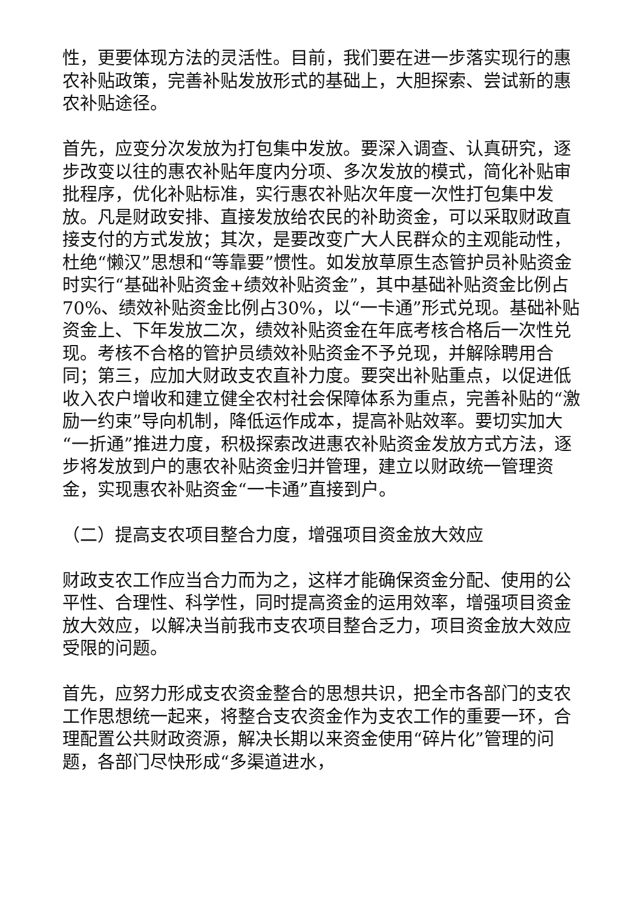性，更要体现方法的灵活性。目前，我们要在进一步落实现行的惠农补贴政策，完善补贴发放形式的基础上，大胆探索、尝试新的惠农补贴途径。
首先，应变分次发放为打包集中发放。要深入调查、认真研究，逐步改变以往的惠农补贴年度内分项、多次发放的模式，简化补贴审批程序，优化补贴标准，实行惠农补贴次年度一次性打包集中发放。凡是财政安排、直接发放给农民的补助资金，可以采取财政直接支付的方式发放；其次，是要改变广大人民群众的主观能动性，杜绝“懒汉”思想和“等靠要”惯性。如发放草原生态管护员补贴资金时实行“基础补贴资金+绩效补贴资金”，其中基础补贴资金比例占70%、绩效补贴资金比例占30%，以“一卡通”形式兑现。基础补贴资金上、下年发放二次，绩效补贴资金在年底考核合格后一次性兑现。考核不合格的管护员绩效补贴资金不予兑现，并解除聘用合同；第三，应加大财政支农直补力度。要突出补贴重点，以促进低收入农户增收和建立健全农村社会保障体系为重点，完善补贴的“激励一约束”导向机制，降低运作成本，提高补贴效率。要切实加大“一折通”推进力度，积极探索改进惠农补贴资金发放方式方法，逐步将发放到户的惠农补贴资金归并管理，建立以财政统一管理资金，实现惠农补贴资金“一卡通”直接到户。
（二）提高支农项目整合力度，增强项目资金放大效应
财政支农工作应当合力而为之，这样才能确保资金分配、使用的公平性、合理性、科学性，同时提高资金的运用效率，增强项目资金放大效应，以解决当前我市支农项目整合乏力，项目资金放大效应受限的问题。
首先，应努力形成支农资金整合的思想共识，把全市各部门的支农工作思想统一起来，将整合支农资金作为支农工作的重要一环，合理配置公共财政资源，解决长期以来资金使用“碎片化”管理的问题，各部门尽快形成“多渠道进水，